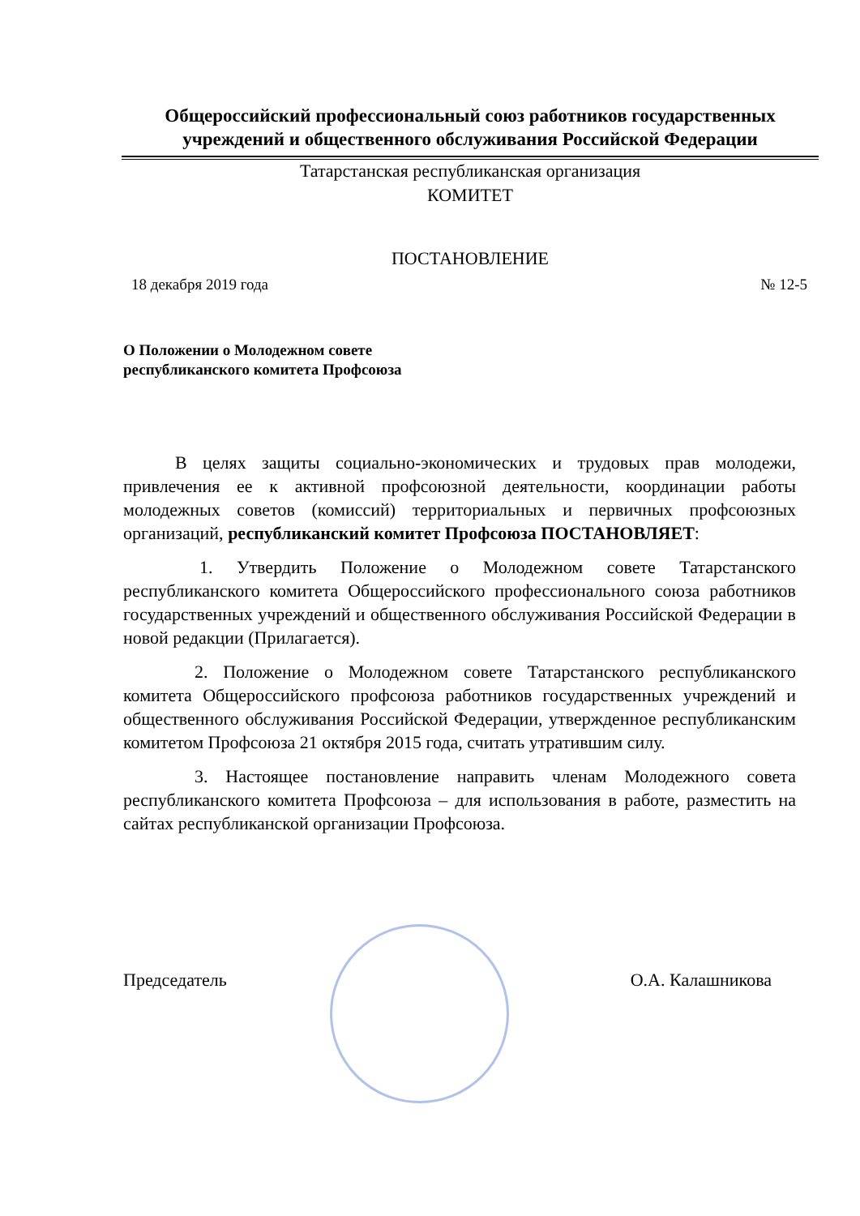Общероссийский профессиональный союз работников государственных учреждений и общественного обслуживания Российской Федерации
Татарстанская республиканская организация
КОМИТЕТ
ПОСТАНОВЛЕНИЕ
18 декабря 2019 года № 12-5
О Положении о Молодежном совете
республиканского комитета Профсоюза
В целях защиты социально-экономических и трудовых прав молодежи, привлечения ее к активной профсоюзной деятельности, координации работы молодежных советов (комиссий) территориальных и первичных профсоюзных организаций, республиканский комитет Профсоюза ПОСТАНОВЛЯЕТ:
1. Утвердить Положение о Молодежном совете Татарстанского республиканского комитета Общероссийского профессионального союза работников государственных учреждений и общественного обслуживания Российской Федерации в новой редакции (Прилагается).
2. Положение о Молодежном совете Татарстанского республиканского комитета Общероссийского профсоюза работников государственных учреждений и общественного обслуживания Российской Федерации, утвержденное республиканским комитетом Профсоюза 21 октября 2015 года, считать утратившим силу.
3. Настоящее постановление направить членам Молодежного совета республиканского комитета Профсоюза – для использования в работе, разместить на сайтах республиканской организации Профсоюза.
Председатель О.А. Калашникова